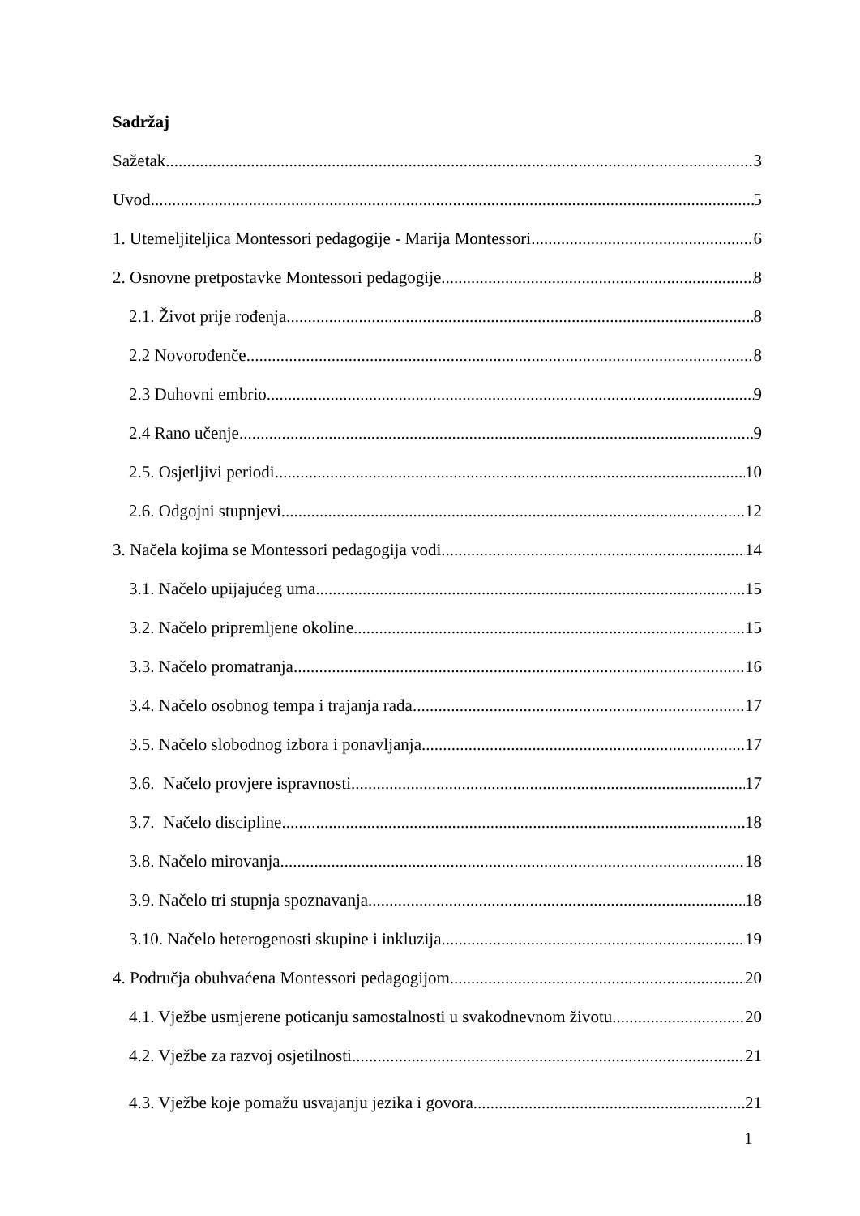Sadržaj
Sažetak 3
Uvod 5
1. Utemeljiteljica Montessori pedagogije - Marija Montessori 6
2. Osnovne pretpostavke Montessori pedagogije 8
2.1. Život prije rođenja 8
2.2 Novorođenče 8
2.3 Duhovni embrio 9
2.4 Rano učenje 9
2.5. Osjetljivi periodi 10
2.6. Odgojni stupnjevi 12
3. Načela kojima se Montessori pedagogija vodi 14
3.1. Načelo upijajućeg uma 15
3.2. Načelo pripremljene okoline 15
3.3. Načelo promatranja 16
3.4. Načelo osobnog tempa i trajanja rada 17
3.5. Načelo slobodnog izbora i ponavljanja 17
3.6. Načelo provjere ispravnosti 17
3.7. Načelo discipline 18
3.8. Načelo mirovanja 18
3.9. Načelo tri stupnja spoznavanja 18
3.10. Načelo heterogenosti skupine i inkluzija 19
4. Područja obuhvaćena Montessori pedagogijom 20
4.1. Vježbe usmjerene poticanju samostalnosti u svakodnevnom životu 20
4.2. Vježbe za razvoj osjetilnosti 21
4.3. Vježbe koje pomažu usvajanju jezika i govora 21
1